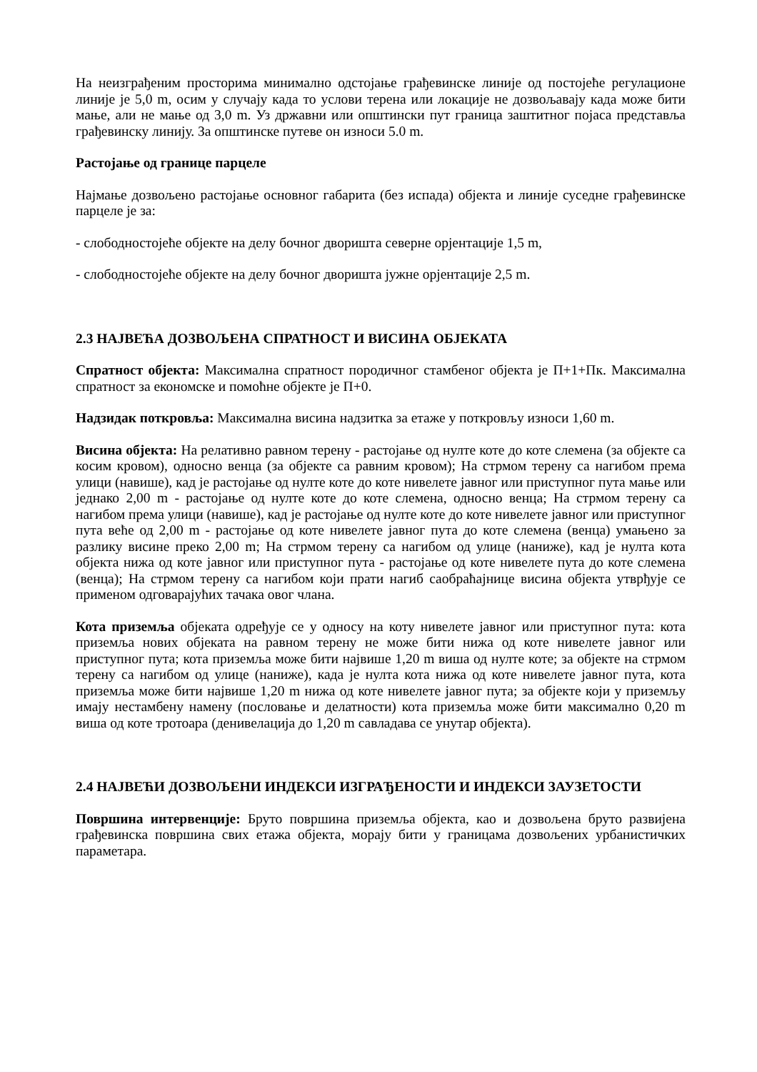На неизграђеним просторима минимално одстојање грађевинске линије од постојеће регулационе линије је 5,0 m, осим у случају када то услови терена или локације не дозвољавају када може бити мање, али не мање од 3,0 m. Уз државни или општински пут граница заштитног појаса представља грађевинску линију. За општинске путеве он износи 5.0 m.
Растојање од границе парцеле
Најмање дозвољено растојање основног габарита (без испада) објекта и линије суседне грађевинске парцеле је за:
- слободностојеће објекте на делу бочног дворишта северне орјентације 1,5 m,
- слободностојеће објекте на делу бочног дворишта јужне орјентације 2,5 m.
2.3 НАЈВЕЋА ДОЗВОЉЕНА СПРАТНОСТ И ВИСИНА ОБЈЕКАТА
Спратност објекта: Максимална спратност породичног стамбеног објекта је П+1+Пк. Максимална спратност за економске и помоћне објекте је П+0.
Надзидак поткровља: Максимална висина надзитка за етаже у поткровљу износи 1,60 m.
Висина објекта: На релативно равном терену - растојање од нулте коте до коте слемена (за објекте са косим кровом), односно венца (за објекте са равним кровом); На стрмом терену са нагибом према улици (навише), кад је растојање од нулте коте до коте нивелете јавног или приступног пута мање или једнако 2,00 m - растојање од нулте коте до коте слемена, односно венца; На стрмом терену са нагибом према улици (навише), кад је растојање од нулте коте до коте нивелете јавног или приступног пута веће од 2,00 m - растојање од коте нивелете јавног пута до коте слемена (венца) умањено за разлику висине преко 2,00 m; На стрмом терену са нагибом од улице (наниже), кад је нулта кота објекта нижа од коте јавног или приступног пута - растојање од коте нивелете пута до коте слемена (венца); На стрмом терену са нагибом који прати нагиб саобраћајнице висина објекта утврђује се применом одговарајућих тачака овог члана.
Кота приземља објеката одређује се у односу на коту нивелете јавног или приступног пута: кота приземља нових објеката на равном терену не може бити нижа од коте нивелете јавног или приступног пута; кота приземља може бити највише 1,20 m виша од нулте коте; за објекте на стрмом терену са нагибом од улице (наниже), када је нулта кота нижа од коте нивелете јавног пута, кота приземља може бити највише 1,20 m нижа од коте нивелете јавног пута; за објекте који у приземљу имају нестамбену намену (пословање и делатности) кота приземља може бити максимално 0,20 m виша од коте тротоара (денивелација до 1,20 m савладава се унутар објекта).
2.4 НАЈВЕЋИ ДОЗВОЉЕНИ ИНДЕКСИ ИЗГРАЂЕНОСТИ И ИНДЕКСИ ЗАУЗЕТОСТИ
Површина интервенције: Бруто површина приземља објекта, као и дозвољена бруто развијена грађевинска површина свих етажа објекта, морају бити у границама дозвољених урбанистичких параметара.